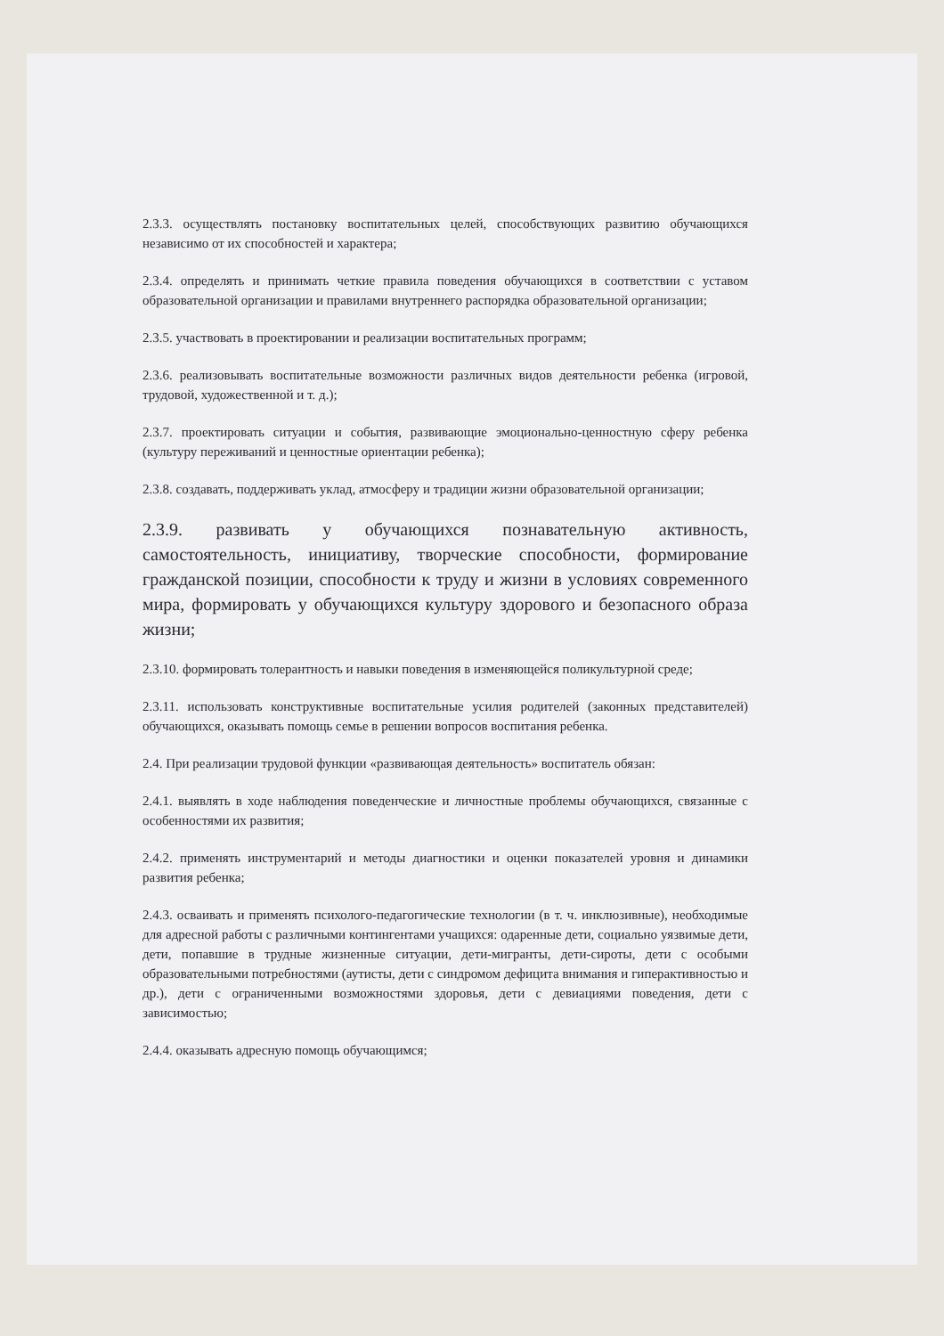2.3.3. осуществлять постановку воспитательных целей, способствующих развитию обучающихся независимо от их способностей и характера;
2.3.4. определять и принимать четкие правила поведения обучающихся в соответствии с уставом образовательной организации и правилами внутреннего распорядка образовательной организации;
2.3.5. участвовать в проектировании и реализации воспитательных программ;
2.3.6. реализовывать воспитательные возможности различных видов деятельности ребенка (игровой, трудовой, художественной и т. д.);
2.3.7. проектировать ситуации и события, развивающие эмоционально-ценностную сферу ребенка (культуру переживаний и ценностные ориентации ребенка);
2.3.8. создавать, поддерживать уклад, атмосферу и традиции жизни образовательной организации;
2.3.9. развивать у обучающихся познавательную активность, самостоятельность, инициативу, творческие способности, формирование гражданской позиции, способности к труду и жизни в условиях современного мира, формировать у обучающихся культуру здорового и безопасного образа жизни;
2.3.10. формировать толерантность и навыки поведения в изменяющейся поликультурной среде;
2.3.11. использовать конструктивные воспитательные усилия родителей (законных представителей) обучающихся, оказывать помощь семье в решении вопросов воспитания ребенка.
2.4. При реализации трудовой функции «развивающая деятельность» воспитатель обязан:
2.4.1. выявлять в ходе наблюдения поведенческие и личностные проблемы обучающихся, связанные с особенностями их развития;
2.4.2. применять инструментарий и методы диагностики и оценки показателей уровня и динамики развития ребенка;
2.4.3. осваивать и применять психолого-педагогические технологии (в т. ч. инклюзивные), необходимые для адресной работы с различными контингентами учащихся: одаренные дети, социально уязвимые дети, дети, попавшие в трудные жизненные ситуации, дети-мигранты, дети-сироты, дети с особыми образовательными потребностями (аутисты, дети с синдромом дефицита внимания и гиперактивностью и др.), дети с ограниченными возможностями здоровья, дети с девиациями поведения, дети с зависимостью;
2.4.4. оказывать адресную помощь обучающимся;